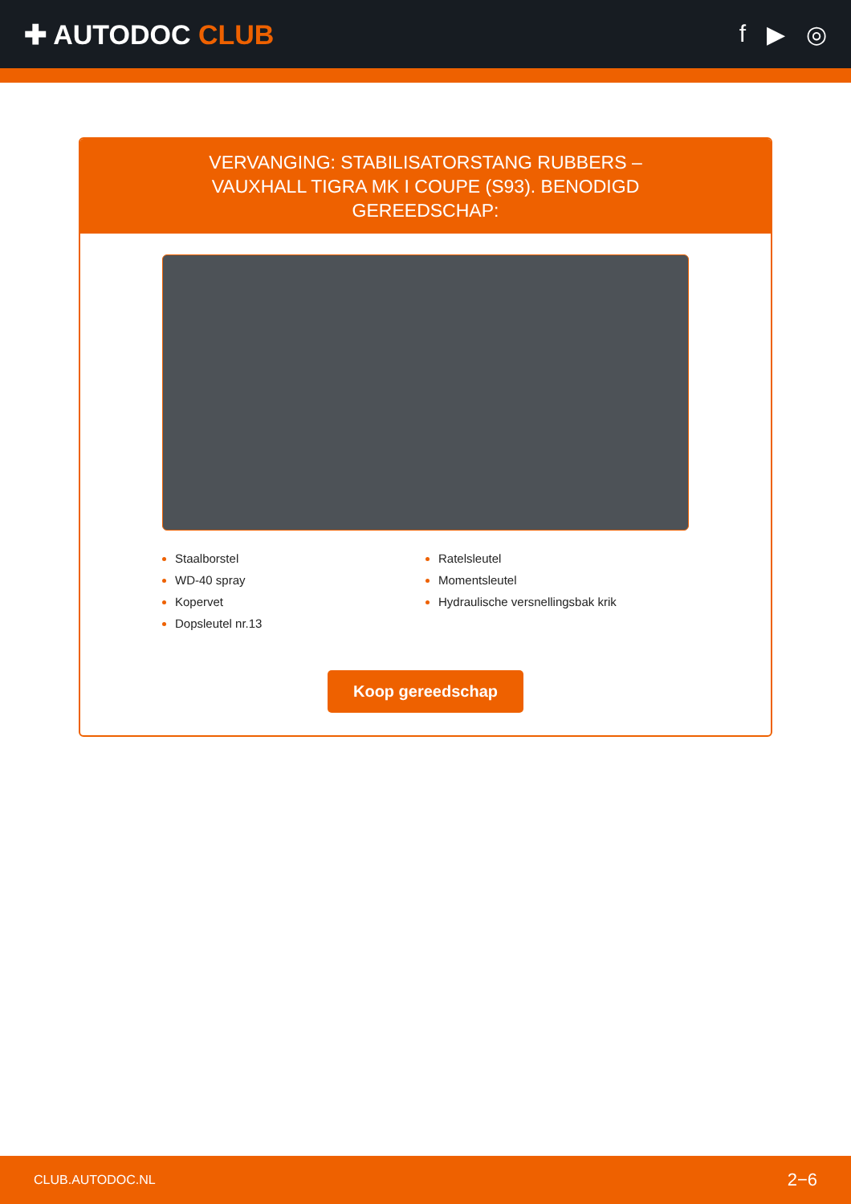✚ AUTODOC CLUB f ▶ ◎
VERVANGING: STABILISATORSTANG RUBBERS – VAUXHALL TIGRA MK I COUPE (S93). BENODIGD GEREEDSCHAP:
Staalborstel
WD-40 spray
Kopervet
Dopsleutel nr.13
Ratelsleutel
Momentsleutel
Hydraulische versnellingsbak krik
Koop gereedschap
CLUB.AUTODOC.NL 2−6